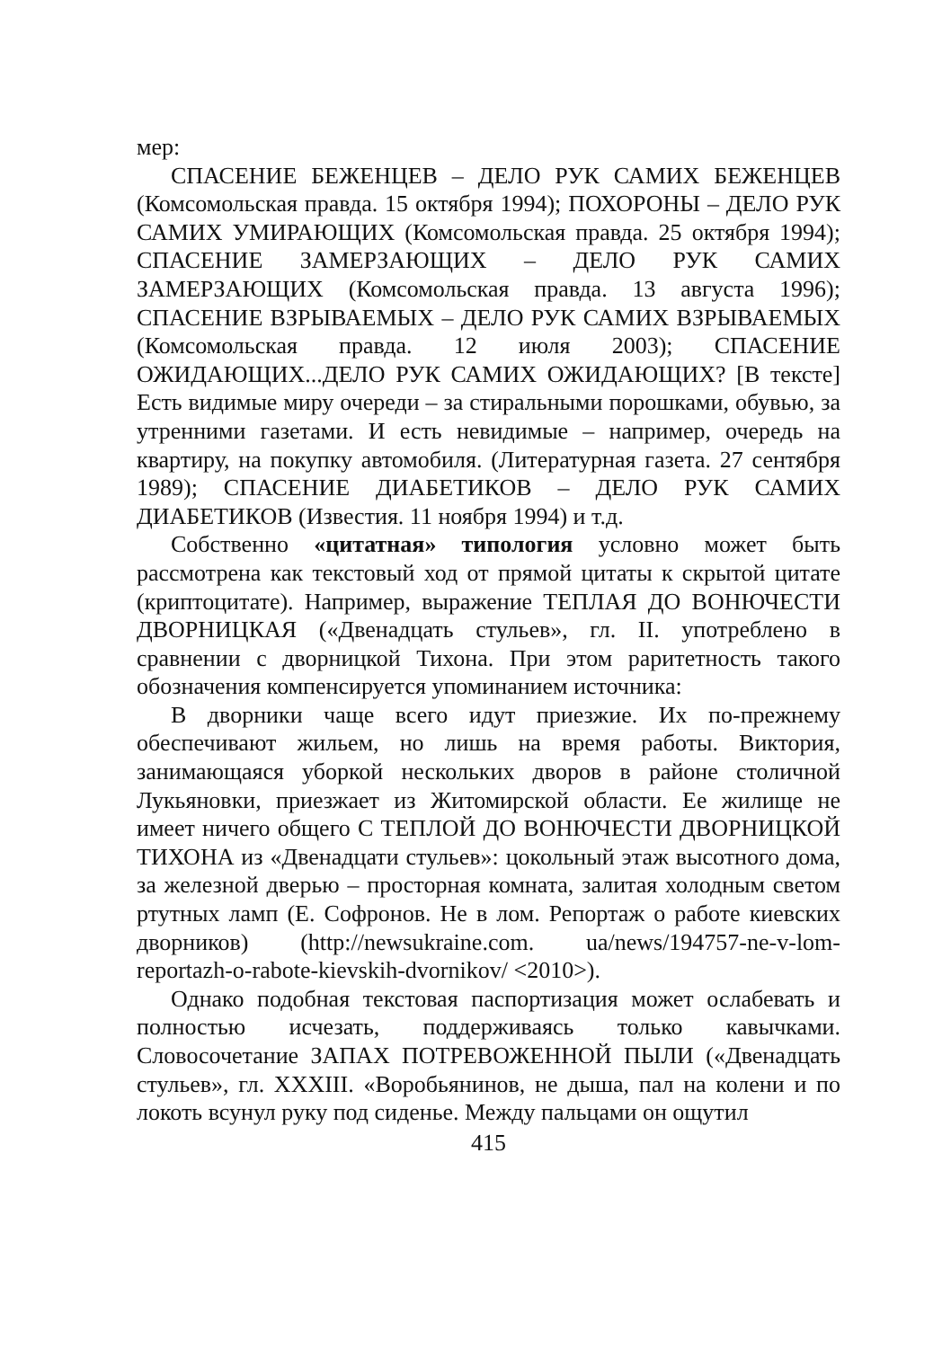мер:
СПАСЕНИЕ БЕЖЕНЦЕВ – ДЕЛО РУК САМИХ БЕЖЕНЦЕВ (Комсомольская правда. 15 октября 1994); ПОХОРОНЫ – ДЕЛО РУК САМИХ УМИРАЮЩИХ (Комсомольская правда. 25 октября 1994); СПАСЕНИЕ ЗАМЕРЗАЮЩИХ – ДЕЛО РУК САМИХ ЗАМЕРЗАЮЩИХ (Комсомольская правда. 13 августа 1996); СПАСЕНИЕ ВЗРЫВАЕМЫХ – ДЕЛО РУК САМИХ ВЗРЫВАЕМЫХ (Комсомольская правда. 12 июля 2003); СПАСЕНИЕ ОЖИДАЮЩИХ...ДЕЛО РУК САМИХ ОЖИДАЮЩИХ? [В тексте] Есть видимые миру очереди – за стиральными порошками, обувью, за утренними газетами. И есть невидимые – например, очередь на квартиру, на покупку автомобиля. (Литературная газета. 27 сентября 1989); СПАСЕНИЕ ДИАБЕТИКОВ – ДЕЛО РУК САМИХ ДИАБЕТИКОВ (Известия. 11 ноября 1994) и т.д.
Собственно «цитатная» типология условно может быть рассмотрена как текстовый ход от прямой цитаты к скрытой цитате (криптоцитате). Например, выражение ТЕПЛАЯ ДО ВОНЮЧЕСТИ ДВОРНИЦКАЯ («Двенадцать стульев», гл. II. употреблено в сравнении с дворницкой Тихона. При этом раритетность такого обозначения компенсируется упоминанием источника:
В дворники чаще всего идут приезжие. Их по-прежнему обеспечивают жильем, но лишь на время работы. Виктория, занимающаяся уборкой нескольких дворов в районе столичной Лукьяновки, приезжает из Житомирской области. Ее жилище не имеет ничего общего С ТЕПЛОЙ ДО ВОНЮЧЕСТИ ДВОРНИЦКОЙ ТИХОНА из «Двенадцати стульев»: цокольный этаж высотного дома, за железной дверью – просторная комната, залитая холодным светом ртутных ламп (Е. Софронов. Не в лом. Репортаж о работе киевских дворников) (http://newsukraine.com. ua/news/194757-ne-v-lom-reportazh-o-rabote-kievskih-dvornikov/ <2010>).
Однако подобная текстовая паспортизация может ослабевать и полностью исчезать, поддерживаясь только кавычками. Словосочетание ЗАПАХ ПОТРЕВОЖЕННОЙ ПЫЛИ («Двенадцать стульев», гл. XXXIII. «Воробьянинов, не дыша, пал на колени и по локоть всунул руку под сиденье. Между пальцами он ощутил
415